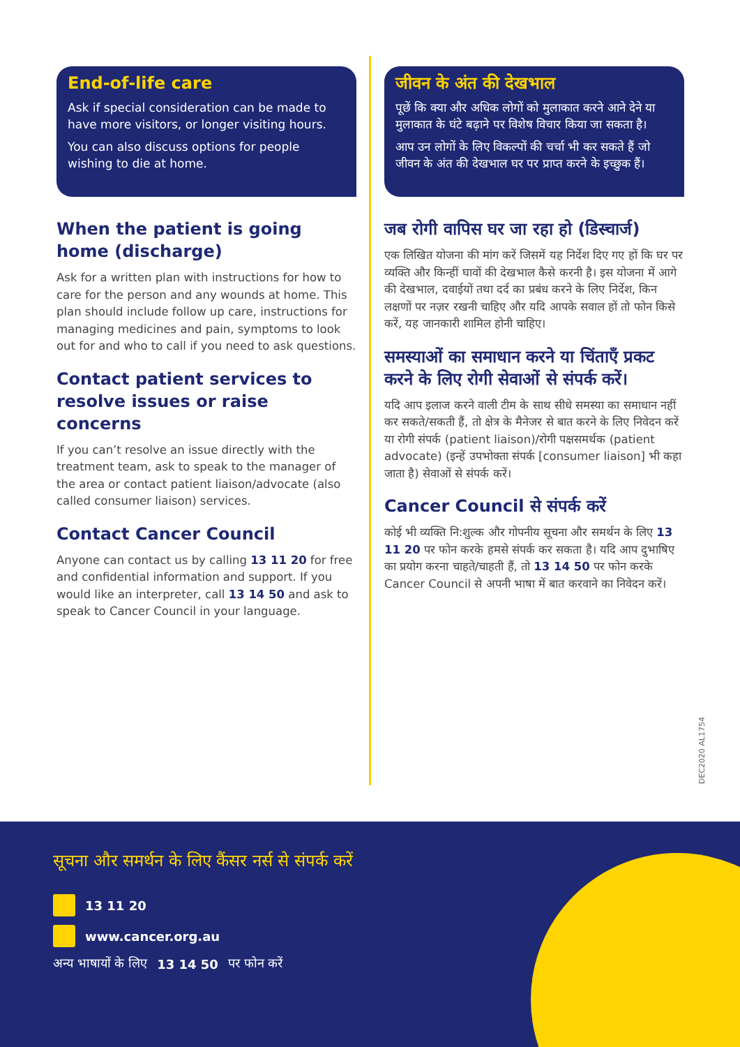End-of-life care
Ask if special consideration can be made to have more visitors, or longer visiting hours.
You can also discuss options for people wishing to die at home.
When the patient is going home (discharge)
Ask for a written plan with instructions for how to care for the person and any wounds at home. This plan should include follow up care, instructions for managing medicines and pain, symptoms to look out for and who to call if you need to ask questions.
Contact patient services to resolve issues or raise concerns
If you can’t resolve an issue directly with the treatment team, ask to speak to the manager of the area or contact patient liaison/advocate (also called consumer liaison) services.
Contact Cancer Council
Anyone can contact us by calling 13 11 20 for free and confidential information and support. If you would like an interpreter, call 13 14 50 and ask to speak to Cancer Council in your language.
जीवन के अंत की देखभाल
पूछें कि क्या और अधिक लोगों को मुलाकात करने आने देने या मुलाकात के घंटे बढ़ाने पर विशेष विचार किया जा सकता है।
आप उन लोगों के लिए विकल्पों की चर्चा भी कर सकते हैं जो जीवन के अंत की देखभाल घर पर प्राप्त करने के इच्छुक हैं।
जब रोगी वापिस घर जा रहा हो (डिस्चार्ज)
एक लिखित योजना की मांग करें जिसमें यह निर्देश दिए गए हों कि घर पर व्यक्ति और किन्हीं घावों की देखभाल कैसे करनी है। इस योजना में आगे की देखभाल, दवाईयों तथा दर्द का प्रबंध करने के लिए निर्देश, किन लक्षणों पर नज़र रखनी चाहिए और यदि आपके सवाल हों तो फोन किसे करें, यह जानकारी शामिल होनी चाहिए।
समस्याओं का समाधान करने या चिंताएँ प्रकट करने के लिए रोगी सेवाओं से संपर्क करें।
यदि आप इलाज करने वाली टीम के साथ सीधे समस्या का समाधान नहीं कर सकते/सकती हैं, तो क्षेत्र के मैनेजर से बात करने के लिए निवेदन करें या रोगी संपर्क (patient liaison)/रोगी पक्षसमर्थक (patient advocate) (इन्हें उपभोक्ता संपर्क [consumer liaison] भी कहा जाता है) सेवाओं से संपर्क करें।
Cancer Council से संपर्क करें
कोई भी व्यक्ति नि:शुल्क और गोपनीय सूचना और समर्थन के लिए 13 11 20 पर फोन करके हमसे संपर्क कर सकता है। यदि आप दुभाषिए का प्रयोग करना चाहते/चाहती हैं, तो 13 14 50 पर फोन करके Cancer Council से अपनी भाषा में बात करवाने का निवेदन करें।
DEC2020 AL1754
सूचना और समर्थन के लिए कैंसर नर्स से संपर्क करें
13 11 20
www.cancer.org.au
अन्य भाषायों के लिए 13 14 50 पर फोन करें